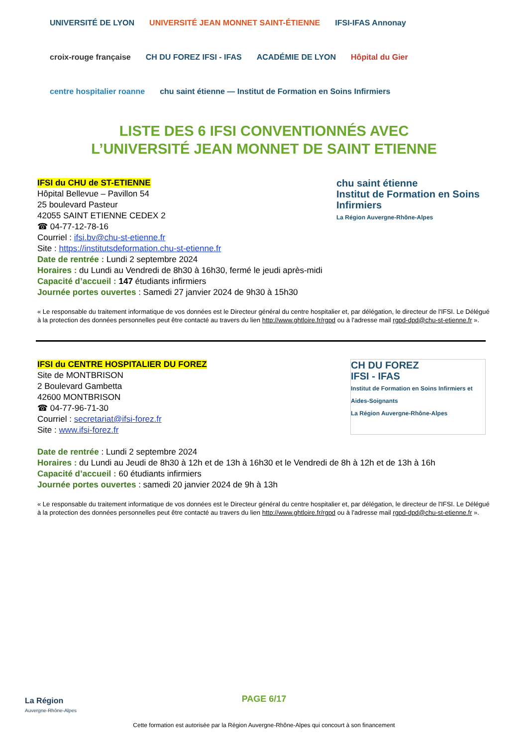UNIVERSITÉ DE LYON UNIVERSITÉ JEAN MONNET SAINT-ÉTIENNE IFSI-IFAS Annonay croix-rouge française CH DU FOREZ IFSI - IFAS ACADÉMIE DE LYON Hôpital du Gier centre hospitalier roanne chu saint étienne — Institut de Formation en Soins Infirmiers
LISTE DES 6 IFSI CONVENTIONNÉS AVEC
L’UNIVERSITÉ JEAN MONNET DE SAINT ETIENNE
chu saint étienne
Institut de Formation en Soins Infirmiers
La Région Auvergne-Rhône-Alpes
IFSI du CHU de ST-ETIENNE
Hôpital Bellevue – Pavillon 54
25 boulevard Pasteur
42055 SAINT ETIENNE CEDEX 2
☎ 04-77-12-78-16
Courriel : ifsi.bv@chu-st-etienne.fr
Site : https://institutsdeformation.chu-st-etienne.fr
Date de rentrée : Lundi 2 septembre 2024
Horaires : du Lundi au Vendredi de 8h30 à 16h30, fermé le jeudi après-midi
Capacité d’accueil : 147 étudiants infirmiers
Journée portes ouvertes : Samedi 27 janvier 2024 de 9h30 à 15h30
« Le responsable du traitement informatique de vos données est le Directeur général du centre hospitalier et, par délégation, le directeur de l'IFSI. Le Délégué à la protection des données personnelles peut être contacté au travers du lien http://www.ghtloire.fr/rgpd ou à l'adresse mail rgpd-dpd@chu-st-etienne.fr ».
CH DU FOREZ
IFSI - IFAS
Institut de Formation en Soins Infirmiers et Aides-Soignants
La Région Auvergne-Rhône-Alpes
IFSI du CENTRE HOSPITALIER DU FOREZ
Site de MONTBRISON
2 Boulevard Gambetta
42600 MONTBRISON
☎ 04-77-96-71-30
Courriel : secretariat@ifsi-forez.fr
Site : www.ifsi-forez.fr
Date de rentrée : Lundi 2 septembre 2024
Horaires : du Lundi au Jeudi de 8h30 à 12h et de 13h à 16h30 et le Vendredi de 8h à 12h et de 13h à 16h
Capacité d’accueil : 60 étudiants infirmiers
Journée portes ouvertes : samedi 20 janvier 2024 de 9h à 13h
« Le responsable du traitement informatique de vos données est le Directeur général du centre hospitalier et, par délégation, le directeur de l'IFSI. Le Délégué à la protection des données personnelles peut être contacté au travers du lien http://www.ghtloire.fr/rgpd ou à l'adresse mail rgpd-dpd@chu-st-etienne.fr ».
La Région
Auvergne-Rhône-Alpes
PAGE 6/17
Cette formation est autorisée par la Région Auvergne-Rhône-Alpes qui concourt à son financement